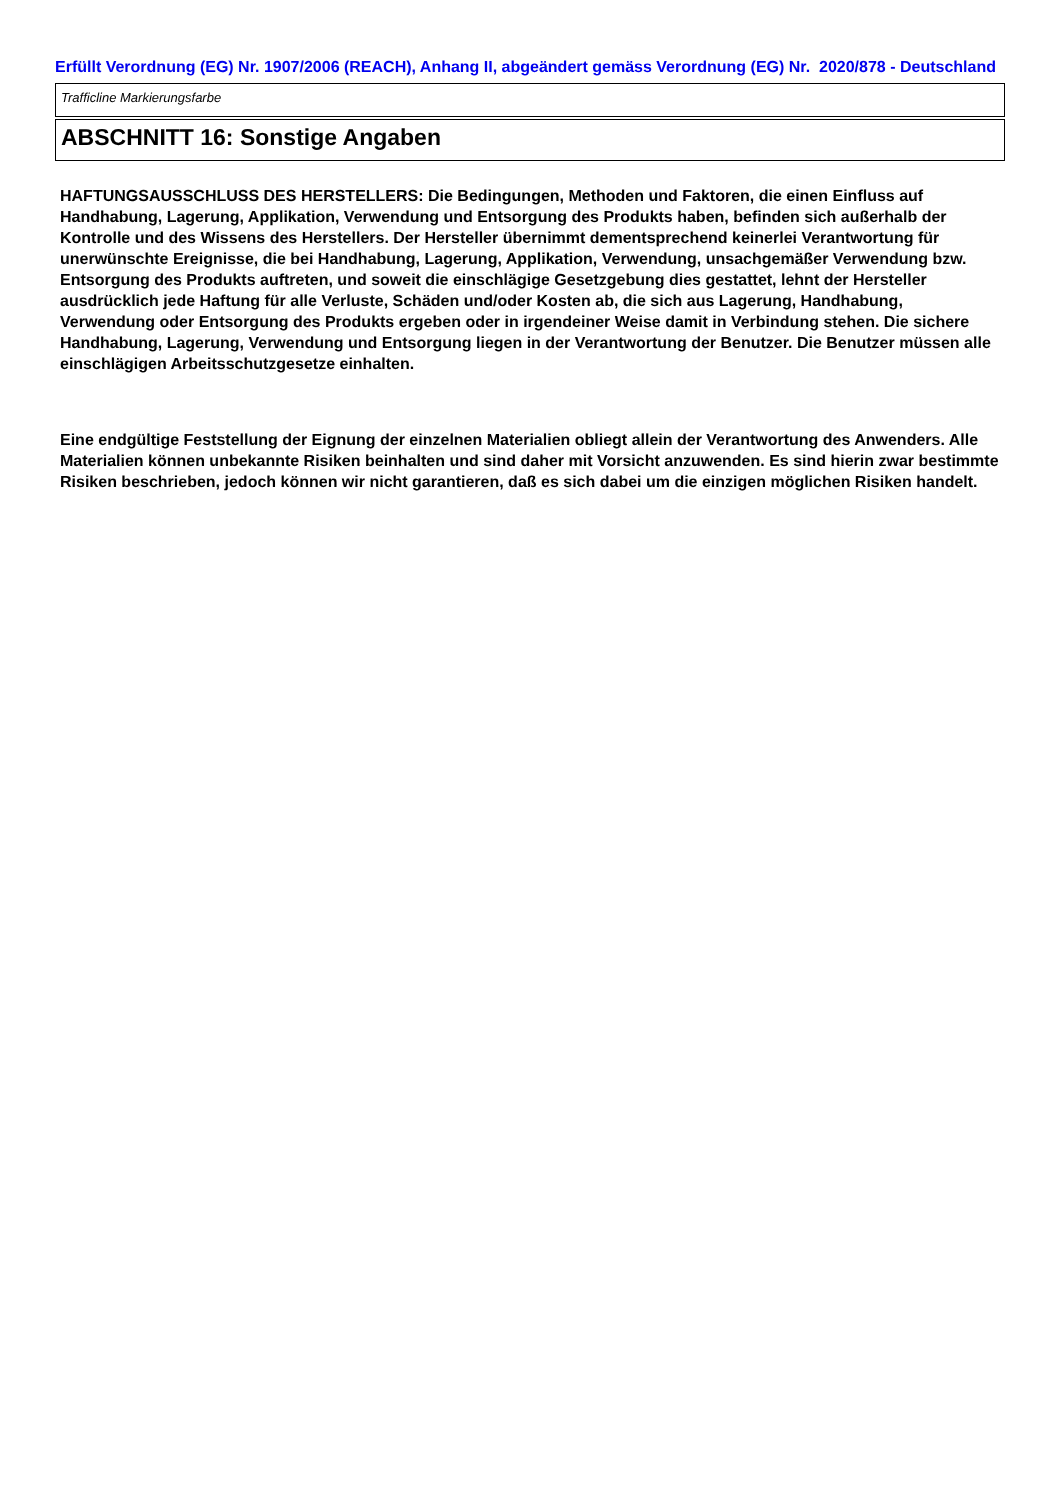Erfüllt Verordnung (EG) Nr. 1907/2006 (REACH), Anhang II, abgeändert gemäss Verordnung (EG) Nr. 2020/878 - Deutschland
Trafficline Markierungsfarbe
ABSCHNITT 16: Sonstige Angaben
HAFTUNGSAUSSCHLUSS DES HERSTELLERS: Die Bedingungen, Methoden und Faktoren, die einen Einfluss auf Handhabung, Lagerung, Applikation, Verwendung und Entsorgung des Produkts haben, befinden sich außerhalb der Kontrolle und des Wissens des Herstellers. Der Hersteller übernimmt dementsprechend keinerlei Verantwortung für unerwünschte Ereignisse, die bei Handhabung, Lagerung, Applikation, Verwendung, unsachgemäßer Verwendung bzw. Entsorgung des Produkts auftreten, und soweit die einschlägige Gesetzgebung dies gestattet, lehnt der Hersteller ausdrücklich jede Haftung für alle Verluste, Schäden und/oder Kosten ab, die sich aus Lagerung, Handhabung, Verwendung oder Entsorgung des Produkts ergeben oder in irgendeiner Weise damit in Verbindung stehen. Die sichere Handhabung, Lagerung, Verwendung und Entsorgung liegen in der Verantwortung der Benutzer. Die Benutzer müssen alle einschlägigen Arbeitsschutzgesetze einhalten.
Eine endgültige Feststellung der Eignung der einzelnen Materialien obliegt allein der Verantwortung des Anwenders. Alle Materialien können unbekannte Risiken beinhalten und sind daher mit Vorsicht anzuwenden. Es sind hierin zwar bestimmte Risiken beschrieben, jedoch können wir nicht garantieren, daß es sich dabei um die einzigen möglichen Risiken handelt.